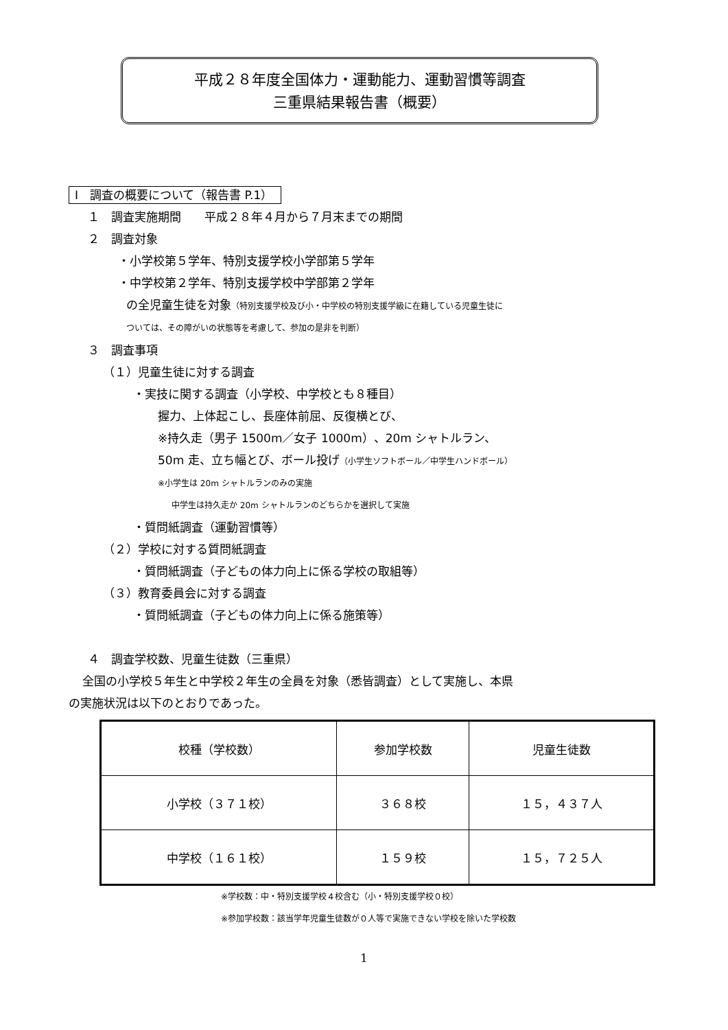平成２８年度全国体力・運動能力、運動習慣等調査
三重県結果報告書（概要）
Ⅰ　調査の概要について（報告書 P.1）
１　調査実施期間　　平成２８年４月から７月末までの期間
２　調査対象
・小学校第５学年、特別支援学校小学部第５学年
・中学校第２学年、特別支援学校中学部第２学年
の全児童生徒を対象（特別支援学校及び小・中学校の特別支援学級に在籍している児童生徒に
ついては、その障がいの状態等を考慮して、参加の是非を判断）
３　調査事項
（１）児童生徒に対する調査
・実技に関する調査（小学校、中学校とも８種目）
握力、上体起こし、長座体前屈、反復横とび、
※持久走（男子 1500m／女子 1000m）、20m シャトルラン、
50m 走、立ち幅とび、ボール投げ（小学生ソフトボール／中学生ハンドボール）
※小学生は 20m シャトルランのみの実施
中学生は持久走か 20m シャトルランのどちらかを選択して実施
・質問紙調査（運動習慣等）
（２）学校に対する質問紙調査
・質問紙調査（子どもの体力向上に係る学校の取組等）
（３）教育委員会に対する調査
・質問紙調査（子どもの体力向上に係る施策等）
４　調査学校数、児童生徒数（三重県）
全国の小学校５年生と中学校２年生の全員を対象（悉皆調査）として実施し、本県
の実施状況は以下のとおりであった。
| 校種（学校数） | 参加学校数 | 児童生徒数 |
| 小学校（３７１校） | ３６８校 | １５，４３７人 |
| 中学校（１６１校） | １５９校 | １５，７２５人 |
※学校数：中・特別支援学校４校含む（小・特別支援学校０校）
※参加学校数：該当学年児童生徒数が０人等で実施できない学校を除いた学校数
1